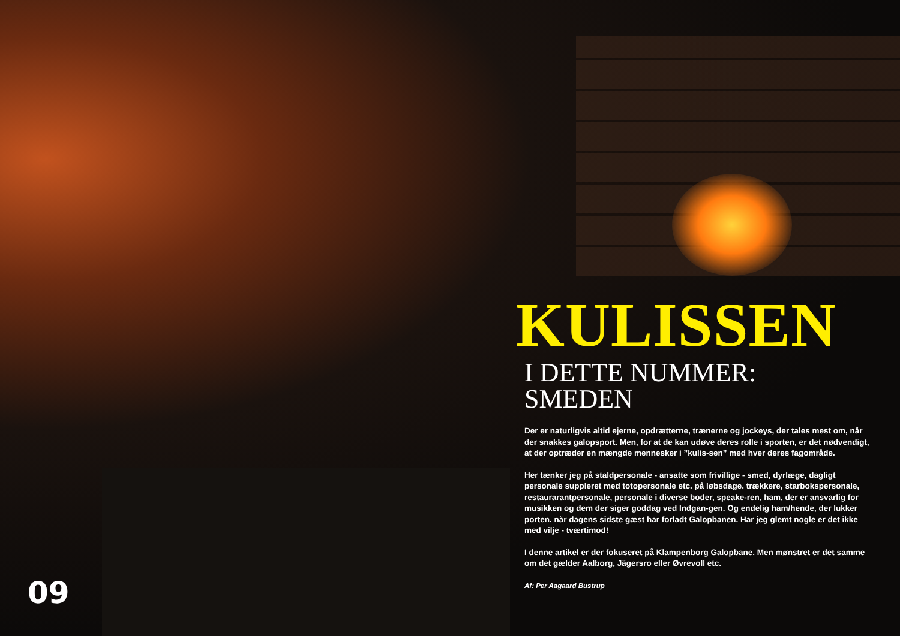KULISSEN
I DETTE NUMMER: SMEDEN
Der er naturligvis altid ejerne, opdrætterne, trænerne og jockeys, der tales mest om, når der snakkes galopsport. Men, for at de kan udøve deres rolle i sporten, er det nødvendigt, at der optræder en mængde mennesker i ”kulis-sen” med hver deres fagområde.
Her tænker jeg på staldpersonale - ansatte som frivillige - smed, dyrlæge, dagligt personale suppleret med totopersonale etc. på løbsdage. trækkere, starbokspersonale, restaurarantpersonale, personale i diverse boder, speake-ren, ham, der er ansvarlig for musikken og dem der siger goddag ved Indgan-gen. Og endelig ham/hende, der lukker porten. når dagens sidste gæst har forladt Galopbanen. Har jeg glemt nogle er det ikke med vilje - tværtimod!
I denne artikel er der fokuseret på Klampenborg Galopbane. Men mønstret er det samme om det gælder Aalborg, Jägersro eller Øvrevoll etc.
Af: Per Aagaard Bustrup
09